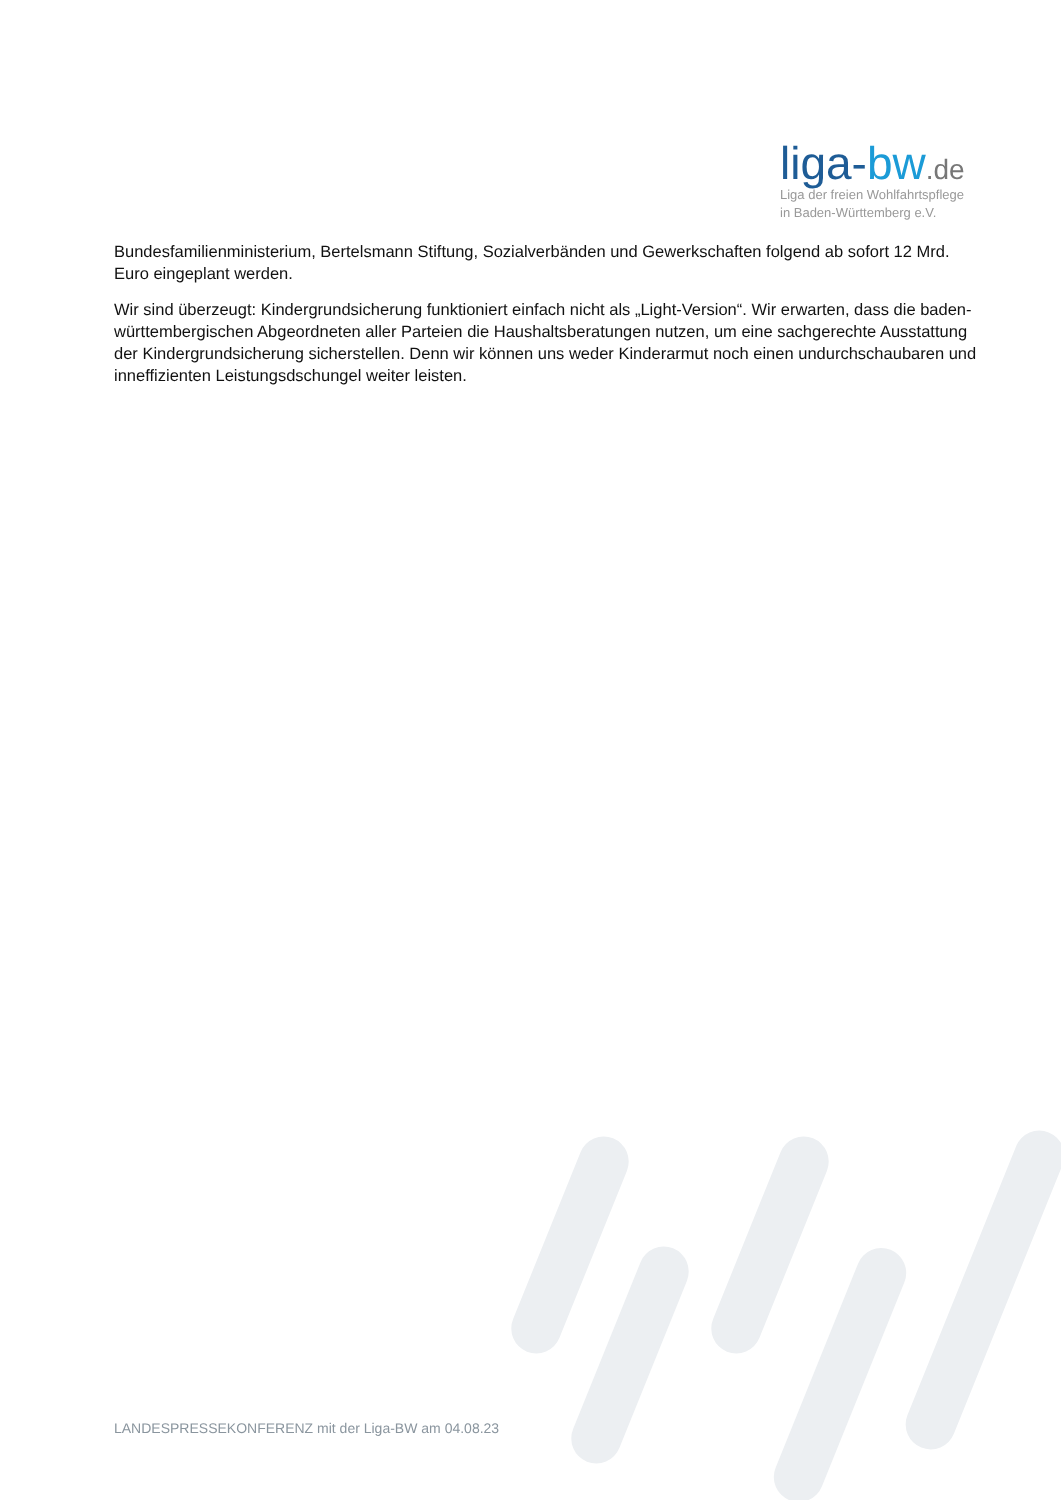liga-bw.de
Liga der freien Wohlfahrtspflege
in Baden-Württemberg e.V.
Bundesfamilienministerium, Bertelsmann Stiftung, Sozialverbänden und Gewerkschaften folgend ab sofort 12 Mrd. Euro eingeplant werden.
Wir sind überzeugt: Kindergrundsicherung funktioniert einfach nicht als „Light-Version“. Wir erwarten, dass die baden-württembergischen Abgeordneten aller Parteien die Haushaltsberatungen nutzen, um eine sachgerechte Ausstattung der Kindergrundsicherung sicherstellen. Denn wir können uns weder Kinderarmut noch einen undurchschaubaren und inneffizienten Leistungsdschungel weiter leisten.
LANDESPRESSEKONFERENZ mit der Liga-BW am 04.08.23